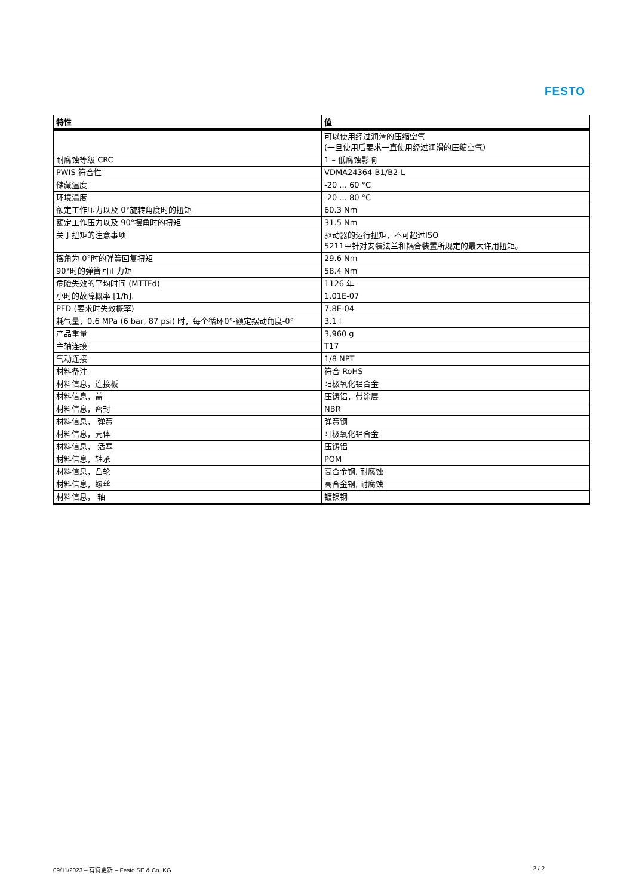FESTO
| 特性 | 值 |
| --- | --- |
| | 可以使用经过润滑的压缩空气 (一旦使用后要求一直使用经过润滑的压缩空气) |
| 耐腐蚀等级 CRC | 1 – 低腐蚀影响 |
| PWIS 符合性 | VDMA24364-B1/B2-L |
| 储藏温度 | -20 ... 60 °C |
| 环境温度 | -20 ... 80 °C |
| 额定工作压力以及 0°旋转角度时的扭矩 | 60.3 Nm |
| 额定工作压力以及 90°摆角时的扭矩 | 31.5 Nm |
| 关于扭矩的注意事项 | 驱动器的运行扭矩，不可超过ISO 5211中针对安装法兰和耦合装置所规定的最大许用扭矩。 |
| 摆角为 0°时的弹簧回复扭矩 | 29.6 Nm |
| 90°时的弹簧回正力矩 | 58.4 Nm |
| 危险失效的平均时间 (MTTFd) | 1126 年 |
| 小时的故障概率 [1/h]. | 1.01E-07 |
| PFD (要求时失效概率) | 7.8E-04 |
| 耗气量，0.6 MPa (6 bar, 87 psi) 时，每个循环0°-额定摆动角度-0° | 3.1 l |
| 产品重量 | 3,960 g |
| 主轴连接 | T17 |
| 气动连接 | 1/8 NPT |
| 材料备注 | 符合 RoHS |
| 材料信息，连接板 | 阳极氧化铝合金 |
| 材料信息，盖 | 压铸铝，带涂层 |
| 材料信息，密封 | NBR |
| 材料信息， 弹簧 | 弹簧钢 |
| 材料信息，壳体 | 阳极氧化铝合金 |
| 材料信息， 活塞 | 压铸铝 |
| 材料信息，轴承 | POM |
| 材料信息，凸轮 | 高合金钢, 耐腐蚀 |
| 材料信息，螺丝 | 高合金钢, 耐腐蚀 |
| 材料信息， 轴 | 镀镍钢 |
09/11/2023 – 有待更新 – Festo SE & Co. KG 2 / 2